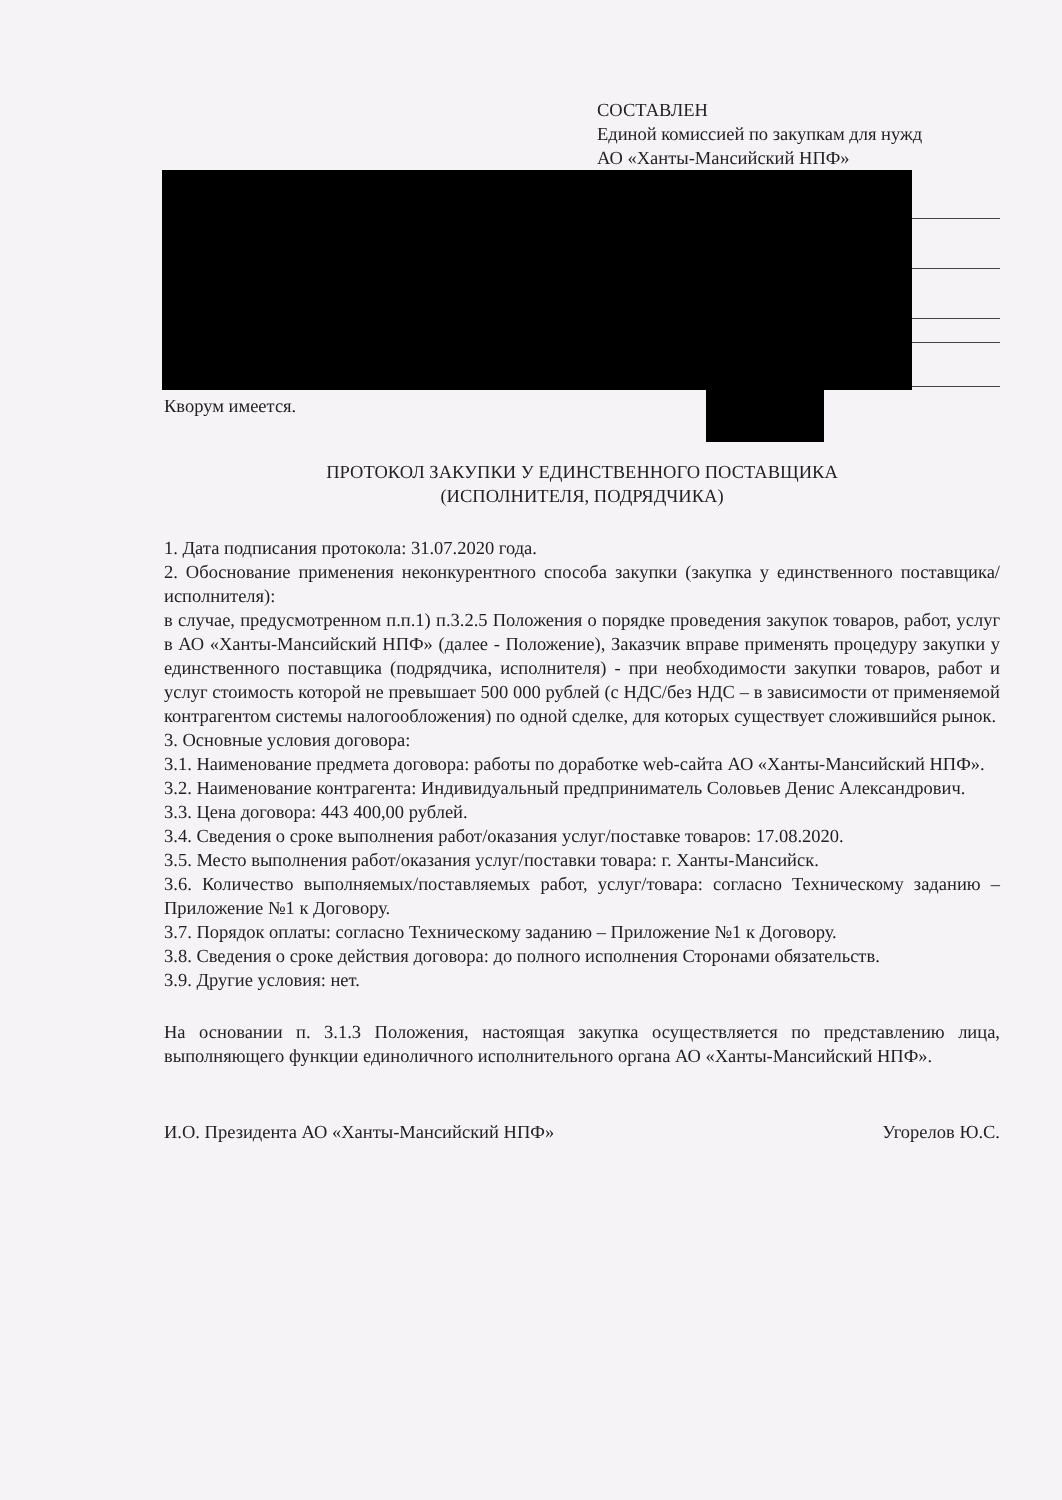СОСТАВЛЕН
Единой комиссией по закупкам для нужд
АО «Ханты-Мансийский НПФ»
Кворум имеется.
ПРОТОКОЛ ЗАКУПКИ У ЕДИНСТВЕННОГО ПОСТАВЩИКА
(ИСПОЛНИТЕЛЯ, ПОДРЯДЧИКА)
1. Дата подписания протокола: 31.07.2020 года.
2. Обоснование применения неконкурентного способа закупки (закупка у единственного поставщика/исполнителя):
в случае, предусмотренном п.п.1) п.3.2.5 Положения о порядке проведения закупок товаров, работ, услуг в АО «Ханты-Мансийский НПФ» (далее - Положение), Заказчик вправе применять процедуру закупки у единственного поставщика (подрядчика, исполнителя) - при необходимости закупки товаров, работ и услуг стоимость которой не превышает 500 000 рублей (с НДС/без НДС – в зависимости от применяемой контрагентом системы налогообложения) по одной сделке, для которых существует сложившийся рынок.
3. Основные условия договора:
3.1. Наименование предмета договора: работы по доработке web-сайта АО «Ханты-Мансийский НПФ».
3.2. Наименование контрагента: Индивидуальный предприниматель Соловьев Денис Александрович.
3.3. Цена договора: 443 400,00 рублей.
3.4. Сведения о сроке выполнения работ/оказания услуг/поставке товаров: 17.08.2020.
3.5. Место выполнения работ/оказания услуг/поставки товара: г. Ханты-Мансийск.
3.6. Количество выполняемых/поставляемых работ, услуг/товара: согласно Техническому заданию – Приложение №1 к Договору.
3.7. Порядок оплаты: согласно Техническому заданию – Приложение №1 к Договору.
3.8. Сведения о сроке действия договора: до полного исполнения Сторонами обязательств.
3.9. Другие условия: нет.
На основании п. 3.1.3 Положения, настоящая закупка осуществляется по представлению лица, выполняющего функции единоличного исполнительного органа АО «Ханты-Мансийский НПФ».
И.О. Президента АО «Ханты-Мансийский НПФ» Угорелов Ю.С.